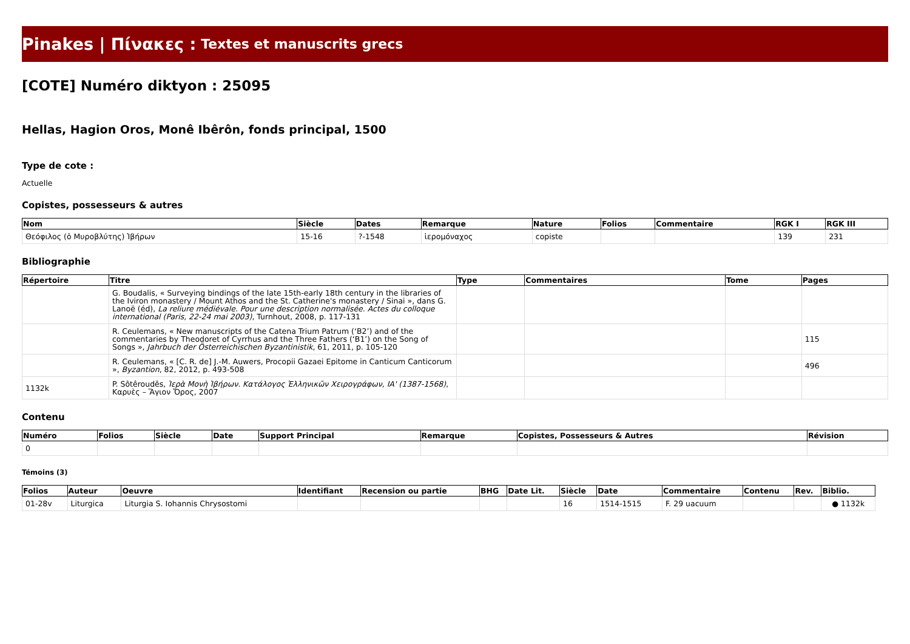Pinakes | Πίνακες : Textes et manuscrits grecs
[COTE] Numéro diktyon : 25095
Hellas, Hagion Oros, Monê Ibêrôn, fonds principal, 1500
Type de cote :
Actuelle
Copistes, possesseurs & autres
| Nom | Siècle | Dates | Remarque | Nature | Folios | Commentaire | RGK I | RGK III |
| --- | --- | --- | --- | --- | --- | --- | --- | --- |
| Θεόφιλος (ὁ Μυροβλύτης) Ἰβήρων | 15-16 | ?-1548 | ἱερομόναχος | copiste | | | 139 | 231 |
Bibliographie
| Répertoire | Titre | Type | Commentaires | Tome | Pages |
| --- | --- | --- | --- | --- | --- |
| | G. Boudalis, « Surveying bindings of the late 15th-early 18th century in the libraries of the Iviron monastery / Mount Athos and the St. Catherine's monastery / Sinai », dans G. Lanoë (éd), La reliure médiévale. Pour une description normalisée. Actes du colloque international (Paris, 22-24 mai 2003) , Turnhout, 2008, p. 117-131 | | | | |
| | R. Ceulemans, « New manuscripts of the Catena Trium Patrum (‘B2’) and of the commentaries by Theodoret of Cyrrhus and the Three Fathers (‘B1’) on the Song of Songs », Jahrbuch der Österreichischen Byzantinistik , 61, 2011, p. 105-120 | | | | 115 |
| | R. Ceulemans, « [C. R. de] J.-M. Auwers, Procopii Gazaei Epitome in Canticum Canticorum », Byzantion , 82, 2012, p. 493-508 | | | | 496 |
| 1132k | P. Sôtêroudês, Ἱερὰ Μονὴ Ἰβήρων. Κατάλογος Ἑλληνικῶν Χειρογράφων, IA' (1387-1568) , Καρυὲς – Ἅγιον Ὄρος, 2007 | | | | |
Contenu
| Numéro | Folios | Siècle | Date | Support Principal | Remarque | Copistes, Possesseurs & Autres | Révision |
| --- | --- | --- | --- | --- | --- | --- | --- |
| 0 | | | | | | | |
Témoins (3)
| Folios | Auteur | Oeuvre | Identifiant | Recension ou partie | BHG | Date Lit. | Siècle | Date | Commentaire | Contenu | Rev. | Biblio. |
| --- | --- | --- | --- | --- | --- | --- | --- | --- | --- | --- | --- | --- |
| 01-28v | Liturgica | Liturgia S. Iohannis Chrysostomi | | | | | 16 | 1514-1515 | F. 29 uacuum | | | ● 1132k |